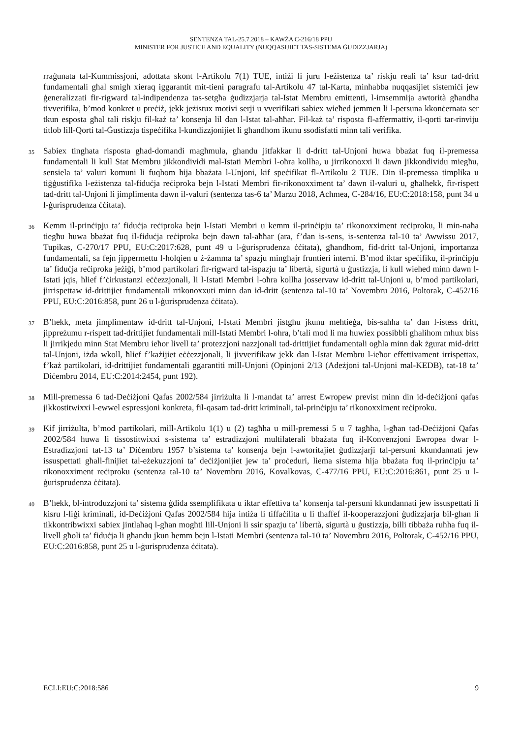SENTENZA TAL-25.7.2018 – KAWŻA C-216/18 PPU
MINISTER FOR JUSTICE AND EQUALITY (NUQQASIJIET TAS-SISTEMA ĠUDIZZJARJA)
rraġunata tal-Kummissjoni, adottata skont l-Artikolu 7(1) TUE, intiżi li juru l-eżistenza ta’ riskju reali ta’ ksur tad-dritt fundamentali għal smigħ xieraq iggarantit mit-tieni paragrafu tal-Artikolu 47 tal-Karta, minħabba nuqqasijiet sistemiċi jew ġeneralizzati fir-rigward tal-indipendenza tas-setgħa ġudizzjarja tal-Istat Membru emittenti, l-imsemmija awtorità għandha tivverifika, b’mod konkret u preċiż, jekk jeżistux motivi serji u vverifikati sabiex wieħed jemmen li l-persuna kkonċernata ser tkun esposta għal tali riskju fil-każ ta’ konsenja lil dan l-Istat tal-aħħar. Fil-każ ta’ risposta fl-affermattiv, il-qorti tar-rinviju titlob lill-Qorti tal-Ġustizzja tispeċifika l-kundizzjonijiet li għandhom ikunu ssodisfatti minn tali verifika.
35
Sabiex tingħata risposta għad-domandi magħmula, għandu jitfakkar li d-dritt tal-Unjoni huwa bbażat fuq il-premessa fundamentali li kull Stat Membru jikkondividi mal-Istati Membri l-oħra kollha, u jirrikonoxxi li dawn jikkondividu miegħu, sensiela ta’ valuri komuni li fuqhom hija bbażata l-Unjoni, kif speċifikat fl-Artikolu 2 TUE. Din il-premessa timplika u tiġġustifika l-eżistenza tal-fiduċja reċiproka bejn l-Istati Membri fir-rikonoxximent ta’ dawn il-valuri u, għalhekk, fir-rispett tad-dritt tal-Unjoni li jimplimenta dawn il-valuri (sentenza tas-6 ta’ Marzu 2018, Achmea, C-284/16, EU:C:2018:158, punt 34 u l-ġurisprudenza ċċitata).
36
Kemm il-prinċipju ta’ fiduċja reċiproka bejn l-Istati Membri u kemm il-prinċipju ta’ rikonoxximent reċiproku, li min-naħa tiegħu huwa bbażat fuq il-fiduċja reċiproka bejn dawn tal-aħħar (ara, f’dan is-sens, is-sentenza tal-10 ta’ Awwissu 2017, Tupikas, C-270/17 PPU, EU:C:2017:628, punt 49 u l-ġurisprudenza ċċitata), għandhom, fid-dritt tal-Unjoni, importanza fundamentali, sa fejn jippermettu l-ħolqien u ż-żamma ta’ spazju mingħajr fruntieri interni. B’mod iktar speċifiku, il-prinċipju ta’ fiduċja reċiproka jeżiġi, b’mod partikolari fir-rigward tal-ispazju ta’ libertà, sigurtà u ġustizzja, li kull wieħed minn dawn l-Istati jqis, ħlief f’ċirkustanzi eċċezzjonali, li l-Istati Membri l-oħra kollha josservaw id-dritt tal-Unjoni u, b’mod partikolari, jirrispettaw id-drittijiet fundamentali rrikonoxxuti minn dan id-dritt (sentenza tal-10 ta’ Novembru 2016, Poltorak, C-452/16 PPU, EU:C:2016:858, punt 26 u l-ġurisprudenza ċċitata).
37
B’hekk, meta jimplimentaw id-dritt tal-Unjoni, l-Istati Membri jistgħu jkunu meħtieġa, bis-saħħa ta’ dan l-istess dritt, jippreżumu r-rispett tad-drittijiet fundamentali mill-Istati Membri l-oħra, b’tali mod li ma huwiex possibbli għalihom mhux biss li jirrikjedu minn Stat Membru ieħor livell ta’ protezzjoni nazzjonali tad-drittijiet fundamentali ogħla minn dak żgurat mid-dritt tal-Unjoni, iżda wkoll, ħlief f’każijiet eċċezzjonali, li jivverifikaw jekk dan l-Istat Membru l-ieħor effettivament irrispettax, f’każ partikolari, id-drittijiet fundamentali ggarantiti mill-Unjoni (Opinjoni 2/13 (Adeżjoni tal-Unjoni mal-KEDB), tat-18 ta’ Diċembru 2014, EU:C:2014:2454, punt 192).
38
Mill-premessa 6 tad-Deċiżjoni Qafas 2002/584 jirriżulta li l-mandat ta’ arrest Ewropew previst minn din id-deċiżjoni qafas jikkostitwixxi l-ewwel espressjoni konkreta, fil-qasam tad-dritt kriminali, tal-prinċipju ta’ rikonoxximent reċiproku.
39
Kif jirriżulta, b’mod partikolari, mill-Artikolu 1(1) u (2) tagħha u mill-premessi 5 u 7 tagħha, l-għan tad-Deċiżjoni Qafas 2002/584 huwa li tissostitwixxi s-sistema ta’ estradizzjoni multilaterali bbażata fuq il-Konvenzjoni Ewropea dwar l-Estradizzjoni tat-13 ta’ Diċembru 1957 b’sistema ta’ konsenja bejn l-awtoritajiet ġudizzjarji tal-persuni kkundannati jew issuspettati għall-finijiet tal-eżekuzzjoni ta’ deċiżjonijiet jew ta’ proċeduri, liema sistema hija bbażata fuq il-prinċipju ta’ rikonoxximent reċiproku (sentenza tal-10 ta’ Novembru 2016, Kovalkovas, C-477/16 PPU, EU:C:2016:861, punt 25 u l-ġurisprudenza ċċitata).
40
B’hekk, bl-introduzzjoni ta’ sistema ġdida ssemplifikata u iktar effettiva ta’ konsenja tal-persuni kkundannati jew issuspettati li kisru l-liġi kriminali, id-Deċiżjoni Qafas 2002/584 hija intiża li tiffaċilita u li tħaffef il-kooperazzjoni ġudizzjarja bil-għan li tikkontribwixxi sabiex jintlaħaq l-għan mogħti lill-Unjoni li ssir spazju ta’ libertà, sigurtà u ġustizzja, billi tibbaża ruħha fuq il-livell għoli ta’ fiduċja li għandu jkun hemm bejn l-Istati Membri (sentenza tal-10 ta’ Novembru 2016, Poltorak, C-452/16 PPU, EU:C:2016:858, punt 25 u l-ġurisprudenza ċċitata).
ECLI:EU:C:2018:586 9